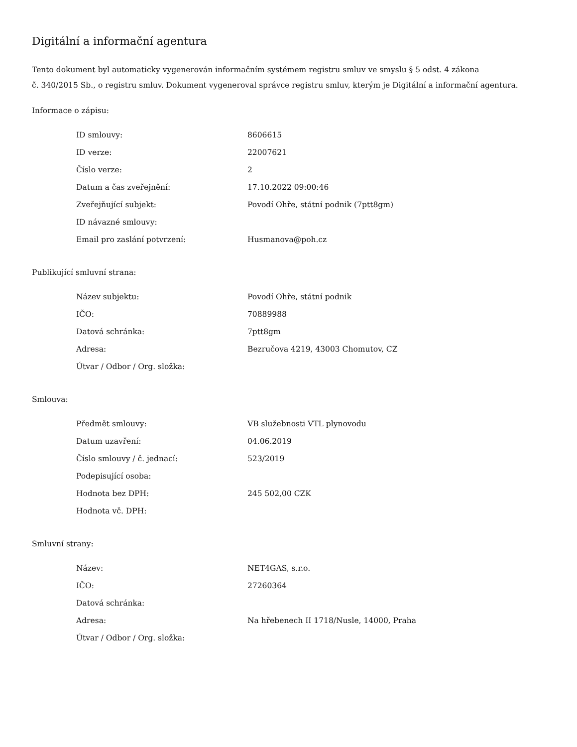Digitální a informační agentura
Tento dokument byl automaticky vygenerován informačním systémem registru smluv ve smyslu § 5 odst. 4 zákona
č. 340/2015 Sb., o registru smluv. Dokument vygeneroval správce registru smluv, kterým je Digitální a informační agentura.
Informace o zápisu:
| ID smlouvy: | 8606615 |
| ID verze: | 22007621 |
| Číslo verze: | 2 |
| Datum a čas zveřejnění: | 17.10.2022 09:00:46 |
| Zveřejňující subjekt: | Povodí Ohře, státní podnik (7ptt8gm) |
| ID návazné smlouvy: | |
| Email pro zaslání potvrzení: | Husmanova@poh.cz |
Publikující smluvní strana:
| Název subjektu: | Povodí Ohře, státní podnik |
| IČO: | 70889988 |
| Datová schránka: | 7ptt8gm |
| Adresa: | Bezručova 4219, 43003 Chomutov, CZ |
| Útvar / Odbor / Org. složka: | |
Smlouva:
| Předmět smlouvy: | VB služebnosti VTL plynovodu |
| Datum uzavření: | 04.06.2019 |
| Číslo smlouvy / č. jednací: | 523/2019 |
| Podepisující osoba: | |
| Hodnota bez DPH: | 245 502,00 CZK |
| Hodnota vč. DPH: | |
Smluvní strany:
| Název: | NET4GAS, s.r.o. |
| IČO: | 27260364 |
| Datová schránka: | |
| Adresa: | Na hřebenech II 1718/Nusle, 14000, Praha |
| Útvar / Odbor / Org. složka: | |